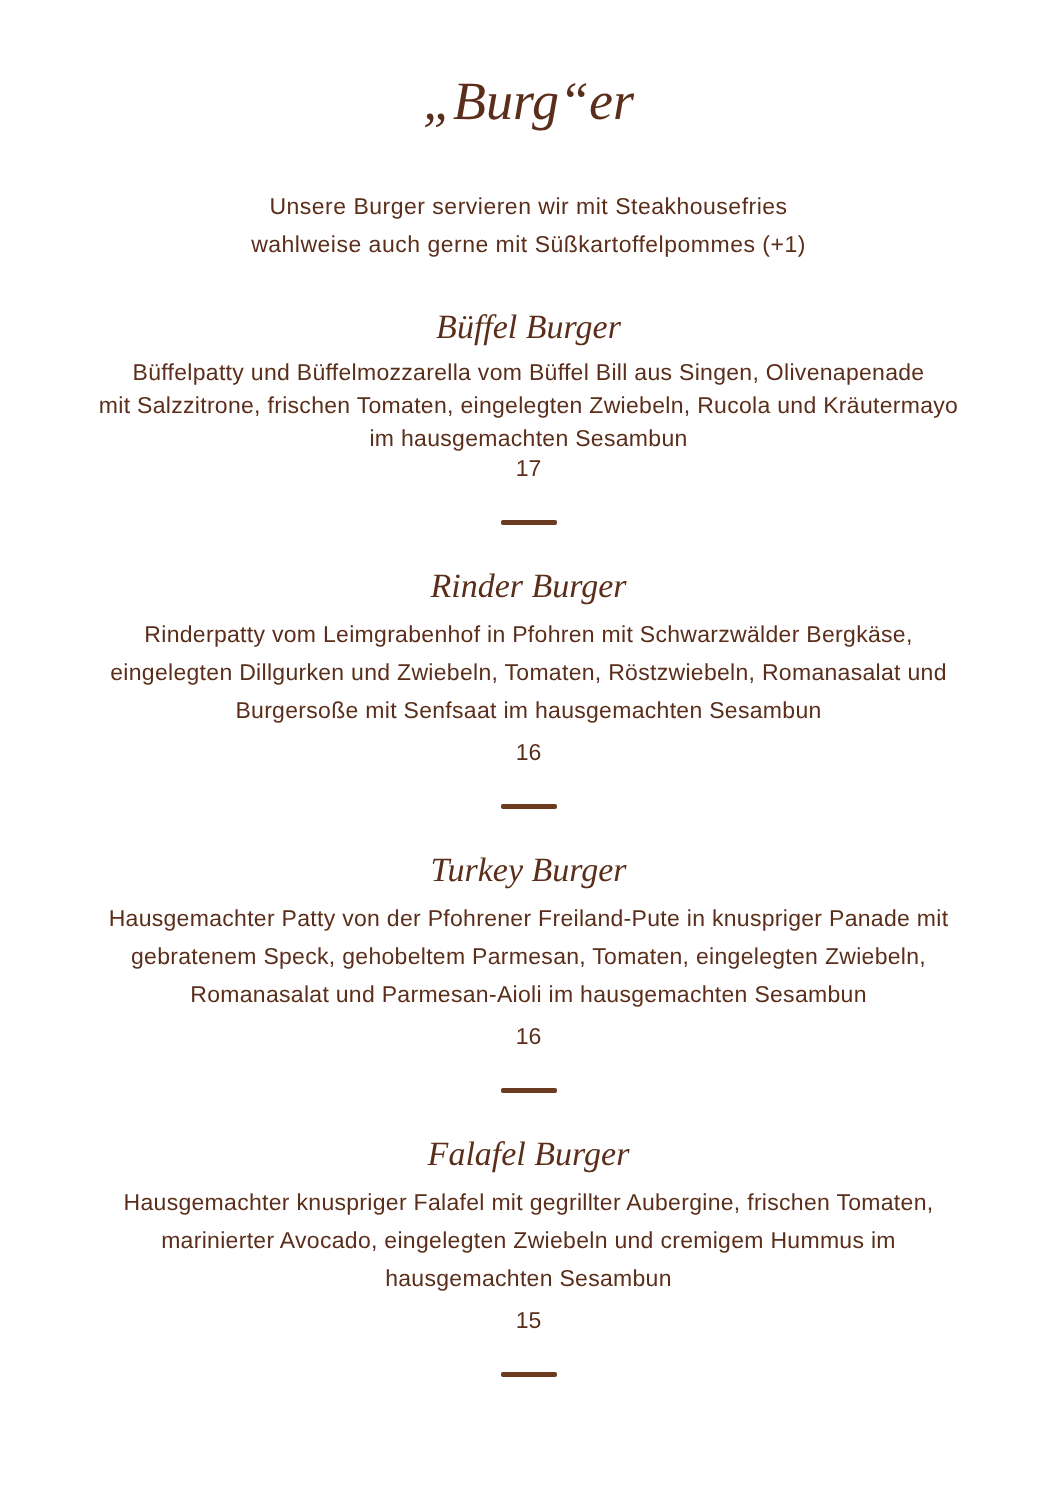„Burg“er
Unsere Burger servieren wir mit Steakhousefries
wahlweise auch gerne mit Süßkartoffelpommes (+1)
Büffel Burger
Büffelpatty und Büffelmozzarella vom Büffel Bill aus Singen, Olivenapenade
mit Salzzitrone, frischen Tomaten, eingelegten Zwiebeln, Rucola und Kräutermayo
im hausgemachten Sesambun
17
Rinder Burger
Rinderpatty vom Leimgrabenhof in Pfohren mit Schwarzwälder Bergkäse,
eingelegten Dillgurken und Zwiebeln, Tomaten, Röstzwiebeln, Romanasalat und
Burgersoße mit Senfsaat im hausgemachten Sesambun
16
Turkey Burger
Hausgemachter Patty von der Pfohrener Freiland-Pute in knuspriger Panade mit
gebratenem Speck, gehobeltem Parmesan, Tomaten, eingelegten Zwiebeln,
Romanasalat und Parmesan-Aioli im hausgemachten Sesambun
16
Falafel Burger
Hausgemachter knuspriger Falafel mit gegrillter Aubergine, frischen Tomaten,
marinierter Avocado, eingelegten Zwiebeln und cremigem Hummus im
hausgemachten Sesambun
15